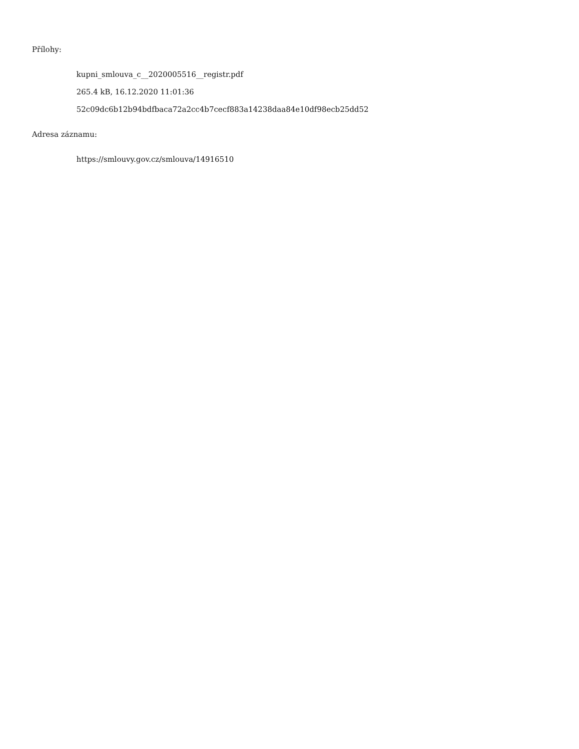Přílohy:
kupni_smlouva_c__2020005516__registr.pdf
265.4 kB, 16.12.2020 11:01:36
52c09dc6b12b94bdfbaca72a2cc4b7cecf883a14238daa84e10df98ecb25dd52
Adresa záznamu:
https://smlouvy.gov.cz/smlouva/14916510